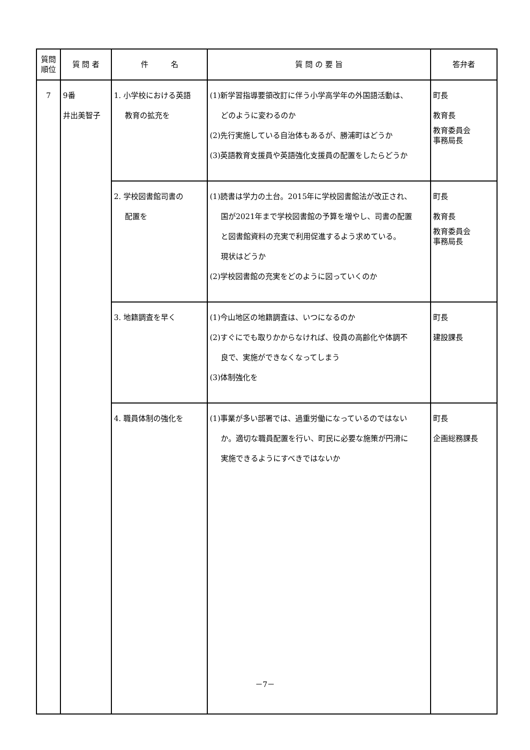| 質問 順位 | 質 問 者 | 件 名 | 質 問 の 要 旨 | 答弁者 |
| --- | --- | --- | --- | --- |
| 7 | 9番 井出美智子 | 1. 小学校における英語 教育の拡充を | (1)新学習指導要領改訂に伴う小学高学年の外国語活動は、 どのように変わるのか (2)先行実施している自治体もあるが、勝浦町はどうか (3)英語教育支援員や英語強化支援員の配置をしたらどうか | 町長 教育長 教育委員会 事務局長 |
| | | 2. 学校図書館司書の 配置を | (1)読書は学力の土台。2015年に学校図書館法が改正され、 国が2021年まで学校図書館の予算を増やし、司書の配置 と図書館資料の充実で利用促進するよう求めている。 現状はどうか (2)学校図書館の充実をどのように図っていくのか | 町長 教育長 教育委員会 事務局長 |
| | | 3. 地籍調査を早く | (1)今山地区の地籍調査は、いつになるのか (2)すぐにでも取りかからなければ、役員の高齢化や体調不 良で、実施ができなくなってしまう (3)体制強化を | 町長 建設課長 |
| | | 4. 職員体制の強化を | (1)事業が多い部署では、過重労働になっているのではない か。適切な職員配置を行い、町民に必要な施策が円滑に 実施できるようにすべきではないか | 町長 企画総務課長 |
－7－